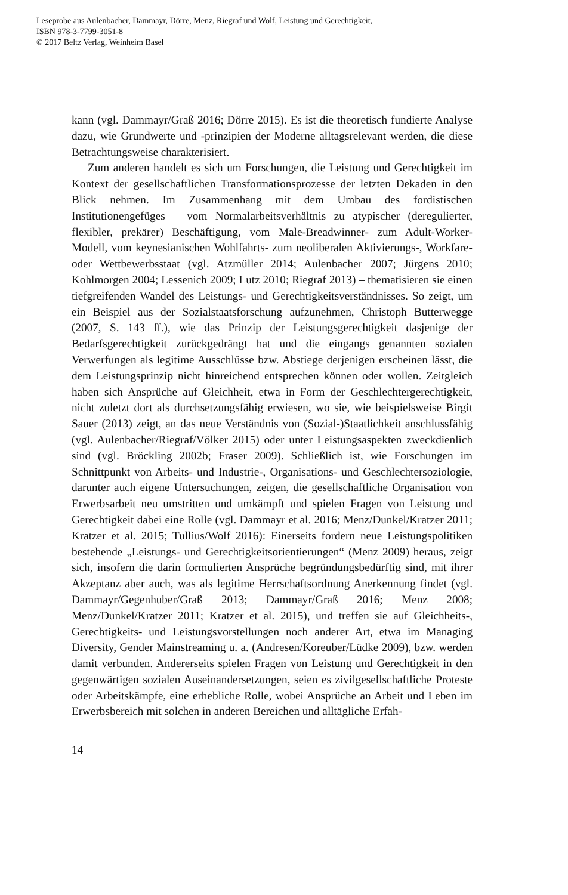Leseprobe aus Aulenbacher, Dammayr, Dörre, Menz, Riegraf und Wolf, Leistung und Gerechtigkeit,
ISBN 978-3-7799-3051-8
© 2017 Beltz Verlag, Weinheim Basel
kann (vgl. Dammayr/Graß 2016; Dörre 2015). Es ist die theoretisch fundier­te Analyse dazu, wie Grundwerte und -prinzipien der Moderne alltagsrele­vant werden, die diese Betrachtungsweise charakterisiert.
Zum anderen handelt es sich um Forschungen, die Leistung und Ge­rechtigkeit im Kontext der gesellschaftlichen Transformationsprozesse der letzten Dekaden in den Blick nehmen. Im Zusammenhang mit dem Umbau des fordistischen Institutionengefüges – vom Normalarbeitsverhältnis zu atypischer (deregulierter, flexibler, prekärer) Beschäftigung, vom Male-Bread­winner- zum Adult-Worker-Modell, vom keynesianischen Wohlfahrts- zum neoliberalen Aktivierungs-, Workfare- oder Wettbewerbsstaat (vgl. Atzmül­ler 2014; Aulenbacher 2007; Jürgens 2010; Kohlmorgen 2004; Lessenich 2009; Lutz 2010; Riegraf 2013) – thematisieren sie einen tiefgreifenden Wandel des Leistungs- und Gerechtigkeitsverständnisses. So zeigt, um ein Beispiel aus der Sozialstaatsforschung aufzunehmen, Christoph Butterweg­ge (2007, S. 143 ff.), wie das Prinzip der Leistungsgerechtigkeit dasjenige der Bedarfsgerechtigkeit zurückgedrängt hat und die eingangs genannten so­zialen Verwerfungen als legitime Ausschlüsse bzw. Abstiege derjenigen er­scheinen lässt, die dem Leistungsprinzip nicht hinreichend entsprechen können oder wollen. Zeitgleich haben sich Ansprüche auf Gleichheit, etwa in Form der Geschlechtergerechtigkeit, nicht zuletzt dort als durchsetzungs­fähig erwiesen, wo sie, wie beispielsweise Birgit Sauer (2013) zeigt, an das neue Verständnis von (Sozial-)Staatlichkeit anschlussfähig (vgl. Aulenba­cher/Riegraf/Völker 2015) oder unter Leistungsaspekten zweckdienlich sind (vgl. Bröckling 2002b; Fraser 2009). Schließlich ist, wie Forschungen im Schnittpunkt von Arbeits- und Industrie-, Organisations- und Geschlech­tersoziologie, darunter auch eigene Untersuchungen, zeigen, die gesell­schaftliche Organisation von Erwerbsarbeit neu umstritten und umkämpft und spielen Fragen von Leistung und Gerechtigkeit dabei eine Rolle (vgl. Dammayr et al. 2016; Menz/Dunkel/Kratzer 2011; Kratzer et al. 2015; Tul­lius/Wolf 2016): Einerseits fordern neue Leistungspolitiken bestehende „Leistungs- und Gerechtigkeitsorientierungen“ (Menz 2009) heraus, zeigt sich, insofern die darin formulierten Ansprüche begründungsbedürftig sind, mit ihrer Akzeptanz aber auch, was als legitime Herrschaftsordnung Aner­kennung findet (vgl. Dammayr/Gegenhuber/Graß 2013; Dammayr/Graß 2016; Menz 2008; Menz/Dunkel/Kratzer 2011; Kratzer et al. 2015), und treffen sie auf Gleichheits-, Gerechtigkeits- und Leistungsvorstellungen noch anderer Art, etwa im Managing Diversity, Gender Mainstreaming u. a. (An­dresen/Koreuber/Lüdke 2009), bzw. werden damit verbunden. Andererseits spielen Fragen von Leistung und Gerechtigkeit in den gegenwärtigen sozia­len Auseinandersetzungen, seien es zivilgesellschaftliche Proteste oder Ar­beitskämpfe, eine erhebliche Rolle, wobei Ansprüche an Arbeit und Leben im Erwerbsbereich mit solchen in anderen Bereichen und alltägliche Erfah-
14